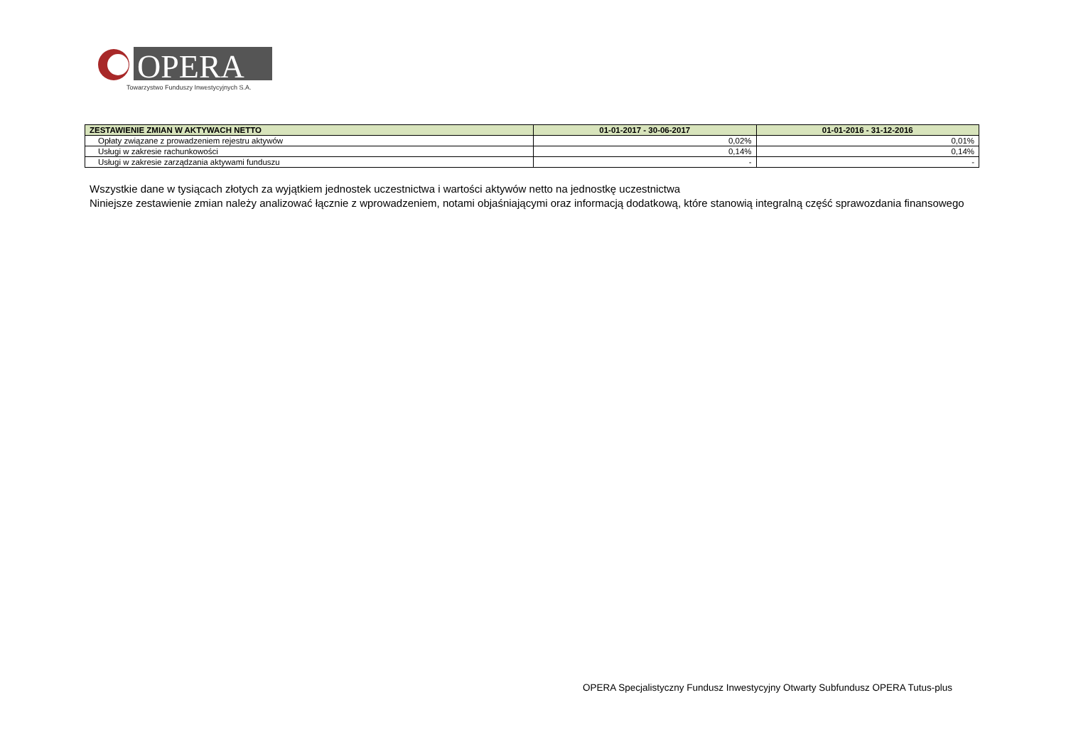OPERA
Towarzystwo Funduszy Inwestycyjnych S.A.
| ZESTAWIENIE ZMIAN W AKTYWACH NETTO | 01-01-2017 - 30-06-2017 | 01-01-2016 - 31-12-2016 |
| --- | --- | --- |
| Opłaty związane z prowadzeniem rejestru aktywów | 0,02% | 0,01% |
| Usługi w zakresie rachunkowości | 0,14% | 0,14% |
| Usługi w zakresie zarządzania aktywami funduszu | - | - |
Wszystkie dane w tysiącach złotych za wyjątkiem jednostek uczestnictwa i wartości aktywów netto na jednostkę uczestnictwa
Niniejsze zestawienie zmian należy analizować łącznie z wprowadzeniem, notami objaśniającymi oraz informacją dodatkową, które stanowią integralną część sprawozdania finansowego
OPERA Specjalistyczny Fundusz Inwestycyjny Otwarty Subfundusz OPERA Tutus-plus